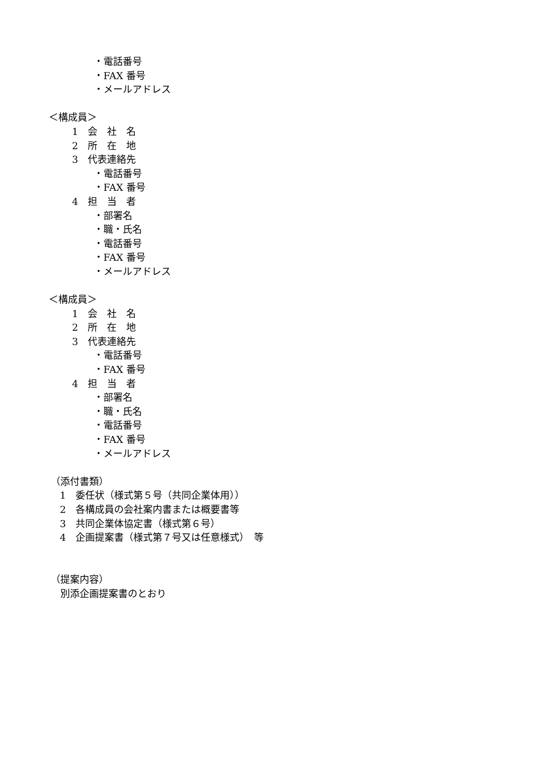・電話番号
・FAX 番号
・メールアドレス
＜構成員＞
1　会　社　名
2　所　在　地
3　代表連絡先
・電話番号
・FAX 番号
4　担　当　者
・部署名
・職・氏名
・電話番号
・FAX 番号
・メールアドレス
＜構成員＞
1　会　社　名
2　所　在　地
3　代表連絡先
・電話番号
・FAX 番号
4　担　当　者
・部署名
・職・氏名
・電話番号
・FAX 番号
・メールアドレス
（添付書類）
1　委任状（様式第５号（共同企業体用））
2　各構成員の会社案内書または概要書等
3　共同企業体協定書（様式第６号）
4　企画提案書（様式第７号又は任意様式）　等
（提案内容）
　別添企画提案書のとおり